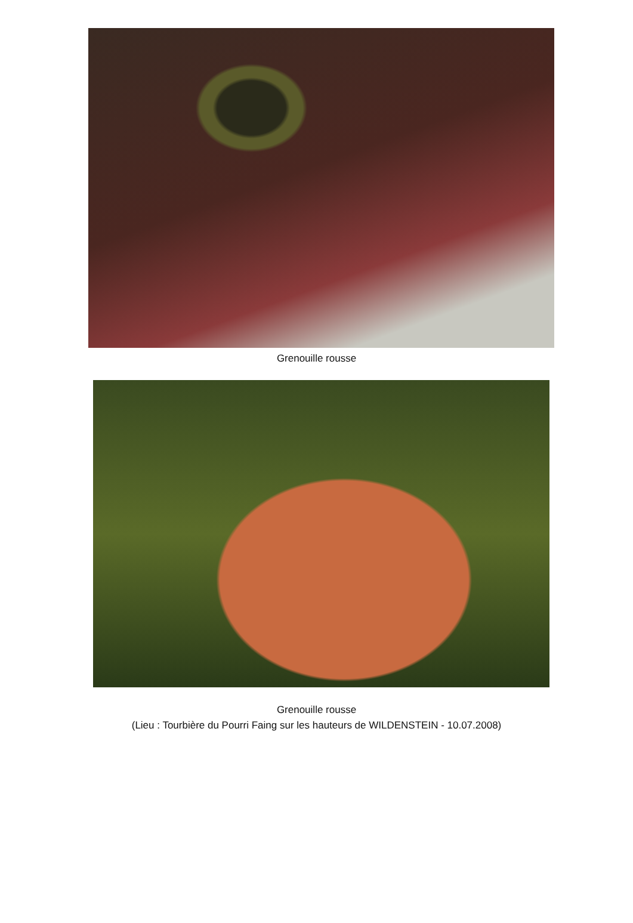Grenouille rousse
Grenouille rousse
(Lieu : Tourbière du Pourri Faing sur les hauteurs de WILDENSTEIN - 10.07.2008)